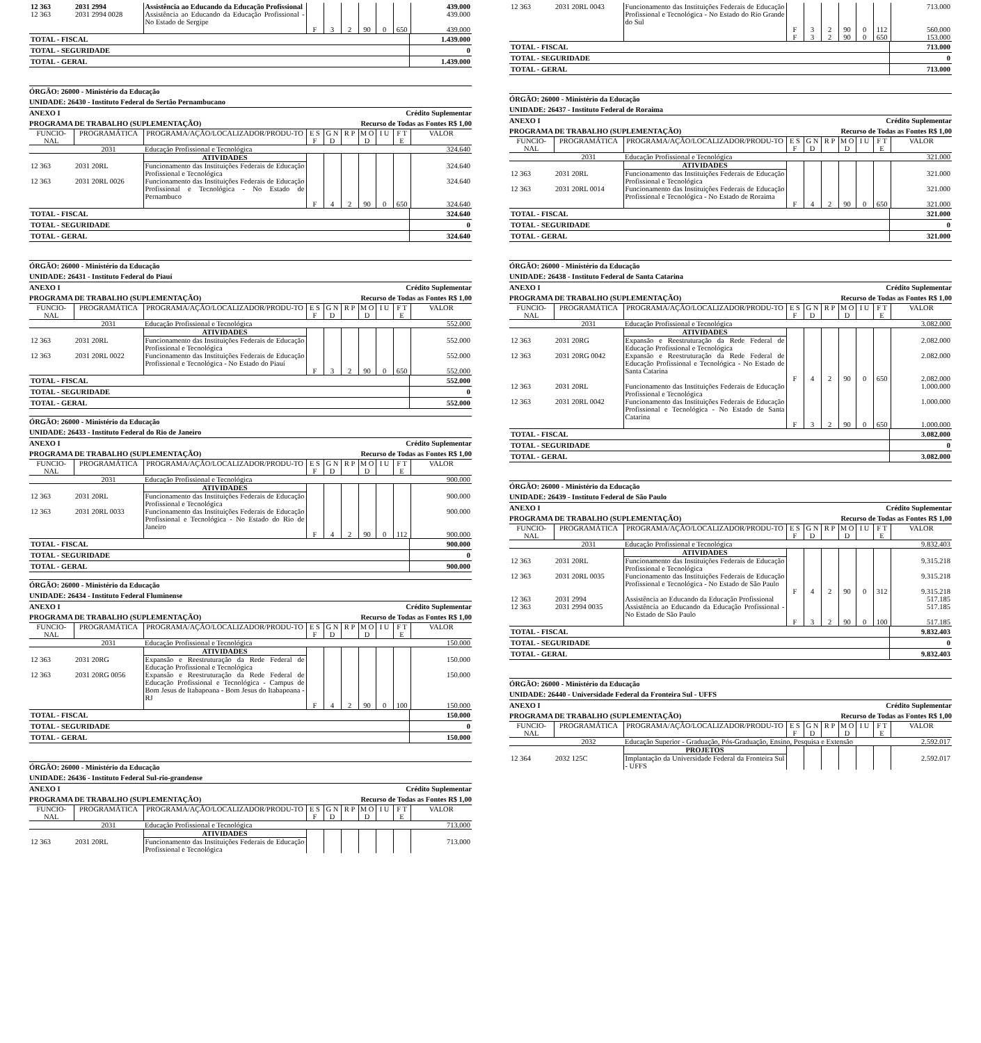| 12 363 | 2031 2994 | Assistência ao Educando da Educação Profissional | | | | | | | 439.000 |
| 12 363 | 2031 2994 0028 | Assistência ao Educando da Educação Profissional - No Estado de Sergipe | | | | | | | 439.000 |
| | | | F | 3 | 2 | 90 | 0 | 650 | 439.000 |
| TOTAL - FISCAL | 1.439.000 |
| TOTAL - SEGURIDADE | 0 |
| TOTAL - GERAL | 1.439.000 |
ÓRGÃO: 26000 - Ministério da Educação
UNIDADE: 26430 - Instituto Federal do Sertão Pernambucano
ANEXO I Crédito Suplementar
PROGRAMA DE TRABALHO (SUPLEMENTAÇÃO) Recurso de Todas as Fontes R$ 1,00
| FUNCIO-NAL | PROGRAMÁTICA | PROGRAMA/AÇÃO/LOCALIZADOR/PRODU-TO | E S F | G N D | R P | M O D | I U | F T E | VALOR |
| --- | --- | --- | --- | --- | --- | --- | --- | --- | --- |
| | 2031 | Educação Profissional e Tecnológica | | | | | | | 324.640 |
| | | ATIVIDADES | | | | | | | |
| 12 363 | 2031 20RL | Funcionamento das Instituições Federais de Educação Profissional e Tecnológica | | | | | | | 324.640 |
| 12 363 | 2031 20RL 0026 | Funcionamento das Instituições Federais de Educação Profissional e Tecnológica - No Estado de Pernambuco | | | | | | | 324.640 |
| | | | F | 4 | 2 | 90 | 0 | 650 | 324.640 |
| TOTAL - FISCAL | 324.640 |
| TOTAL - SEGURIDADE | 0 |
| TOTAL - GERAL | 324.640 |
ÓRGÃO: 26000 - Ministério da Educação
UNIDADE: 26431 - Instituto Federal do Piauí
ANEXO I Crédito Suplementar
PROGRAMA DE TRABALHO (SUPLEMENTAÇÃO) Recurso de Todas as Fontes R$ 1,00
| FUNCIO-NAL | PROGRAMÁTICA | PROGRAMA/AÇÃO/LOCALIZADOR/PRODU-TO | E S F | G N D | R P | M O D | I U | F T E | VALOR |
| --- | --- | --- | --- | --- | --- | --- | --- | --- | --- |
| | 2031 | Educação Profissional e Tecnológica | | | | | | | 552.000 |
| | | ATIVIDADES | | | | | | | |
| 12 363 | 2031 20RL | Funcionamento das Instituições Federais de Educação Profissional e Tecnológica | | | | | | | 552.000 |
| 12 363 | 2031 20RL 0022 | Funcionamento das Instituições Federais de Educação Profissional e Tecnológica - No Estado do Piauí | | | | | | | 552.000 |
| | | | F | 3 | 2 | 90 | 0 | 650 | 552.000 |
| TOTAL - FISCAL | 552.000 |
| TOTAL - SEGURIDADE | 0 |
| TOTAL - GERAL | 552.000 |
ÓRGÃO: 26000 - Ministério da Educação
UNIDADE: 26433 - Instituto Federal do Rio de Janeiro
ANEXO I Crédito Suplementar
PROGRAMA DE TRABALHO (SUPLEMENTAÇÃO) Recurso de Todas as Fontes R$ 1,00
| FUNCIO-NAL | PROGRAMÁTICA | PROGRAMA/AÇÃO/LOCALIZADOR/PRODU-TO | E S F | G N D | R P | M O D | I U | F T E | VALOR |
| --- | --- | --- | --- | --- | --- | --- | --- | --- | --- |
| | 2031 | Educação Profissional e Tecnológica | | | | | | | 900.000 |
| | | ATIVIDADES | | | | | | | |
| 12 363 | 2031 20RL | Funcionamento das Instituições Federais de Educação Profissional e Tecnológica | | | | | | | 900.000 |
| 12 363 | 2031 20RL 0033 | Funcionamento das Instituições Federais de Educação Profissional e Tecnológica - No Estado do Rio de Janeiro | | | | | | | 900.000 |
| | | | F | 4 | 2 | 90 | 0 | 112 | 900.000 |
| TOTAL - FISCAL | 900.000 |
| TOTAL - SEGURIDADE | 0 |
| TOTAL - GERAL | 900.000 |
ÓRGÃO: 26000 - Ministério da Educação
UNIDADE: 26434 - Instituto Federal Fluminense
ANEXO I Crédito Suplementar
PROGRAMA DE TRABALHO (SUPLEMENTAÇÃO) Recurso de Todas as Fontes R$ 1,00
| FUNCIO-NAL | PROGRAMÁTICA | PROGRAMA/AÇÃO/LOCALIZADOR/PRODU-TO | E S F | G N D | R P | M O D | I U | F T E | VALOR |
| --- | --- | --- | --- | --- | --- | --- | --- | --- | --- |
| | 2031 | Educação Profissional e Tecnológica | | | | | | | 150.000 |
| | | ATIVIDADES | | | | | | | |
| 12 363 | 2031 20RG | Expansão e Reestruturação da Rede Federal de Educação Profissional e Tecnológica | | | | | | | 150.000 |
| 12 363 | 2031 20RG 0056 | Expansão e Reestruturação da Rede Federal de Educação Profissional e Tecnológica - Campus de Bom Jesus de Itabapoana - Bom Jesus do Itabapoana - RJ | | | | | | | 150.000 |
| | | | F | 4 | 2 | 90 | 0 | 100 | 150.000 |
| TOTAL - FISCAL | 150.000 |
| TOTAL - SEGURIDADE | 0 |
| TOTAL - GERAL | 150.000 |
ÓRGÃO: 26000 - Ministério da Educação
UNIDADE: 26436 - Instituto Federal Sul-rio-grandense
ANEXO I Crédito Suplementar
PROGRAMA DE TRABALHO (SUPLEMENTAÇÃO) Recurso de Todas as Fontes R$ 1,00
| FUNCIO-NAL | PROGRAMÁTICA | PROGRAMA/AÇÃO/LOCALIZADOR/PRODU-TO | E S F | G N D | R P | M O D | I U | F T E | VALOR |
| --- | --- | --- | --- | --- | --- | --- | --- | --- | --- |
| | 2031 | Educação Profissional e Tecnológica | | | | | | | 713.000 |
| | | ATIVIDADES | | | | | | | |
| 12 363 | 2031 20RL | Funcionamento das Instituições Federais de Educação Profissional e Tecnológica | | | | | | | 713.000 |
| 12 363 | 2031 20RL 0043 | Funcionamento das Instituições Federais de Educação Profissional e Tecnológica - No Estado do Rio Grande do Sul | | | | | | | 713.000 |
| | | | F | 3 | 2 | 90 | 0 | 112 | 560.000 |
| | | | F | 3 | 2 | 90 | 0 | 650 | 153.000 |
| TOTAL - FISCAL | 713.000 |
| TOTAL - SEGURIDADE | 0 |
| TOTAL - GERAL | 713.000 |
ÓRGÃO: 26000 - Ministério da Educação
UNIDADE: 26437 - Instituto Federal de Roraima
ANEXO I Crédito Suplementar
PROGRAMA DE TRABALHO (SUPLEMENTAÇÃO) Recurso de Todas as Fontes R$ 1,00
| FUNCIO-NAL | PROGRAMÁTICA | PROGRAMA/AÇÃO/LOCALIZADOR/PRODU-TO | E S F | G N D | R P | M O D | I U | F T E | VALOR |
| --- | --- | --- | --- | --- | --- | --- | --- | --- | --- |
| | 2031 | Educação Profissional e Tecnológica | | | | | | | 321.000 |
| | | ATIVIDADES | | | | | | | |
| 12 363 | 2031 20RL | Funcionamento das Instituições Federais de Educação Profissional e Tecnológica | | | | | | | 321.000 |
| 12 363 | 2031 20RL 0014 | Funcionamento das Instituições Federais de Educação Profissional e Tecnológica - No Estado de Roraima | | | | | | | 321.000 |
| | | | F | 4 | 2 | 90 | 0 | 650 | 321.000 |
| TOTAL - FISCAL | 321.000 |
| TOTAL - SEGURIDADE | 0 |
| TOTAL - GERAL | 321.000 |
ÓRGÃO: 26000 - Ministério da Educação
UNIDADE: 26438 - Instituto Federal de Santa Catarina
ANEXO I Crédito Suplementar
PROGRAMA DE TRABALHO (SUPLEMENTAÇÃO) Recurso de Todas as Fontes R$ 1,00
| FUNCIO-NAL | PROGRAMÁTICA | PROGRAMA/AÇÃO/LOCALIZADOR/PRODU-TO | E S F | G N D | R P | M O D | I U | F T E | VALOR |
| --- | --- | --- | --- | --- | --- | --- | --- | --- | --- |
| | 2031 | Educação Profissional e Tecnológica | | | | | | | 3.082.000 |
| | | ATIVIDADES | | | | | | | |
| 12 363 | 2031 20RG | Expansão e Reestruturação da Rede Federal de Educação Profissional e Tecnológica | | | | | | | 2.082.000 |
| 12 363 | 2031 20RG 0042 | Expansão e Reestruturação da Rede Federal de Educação Profissional e Tecnológica - No Estado de Santa Catarina | | | | | | | 2.082.000 |
| | | | F | 4 | 2 | 90 | 0 | 650 | 2.082.000 |
| 12 363 | 2031 20RL | Funcionamento das Instituições Federais de Educação Profissional e Tecnológica | | | | | | | 1.000.000 |
| 12 363 | 2031 20RL 0042 | Funcionamento das Instituições Federais de Educação Profissional e Tecnológica - No Estado de Santa Catarina | | | | | | | 1.000.000 |
| | | | F | 3 | 2 | 90 | 0 | 650 | 1.000.000 |
| TOTAL - FISCAL | 3.082.000 |
| TOTAL - SEGURIDADE | 0 |
| TOTAL - GERAL | 3.082.000 |
ÓRGÃO: 26000 - Ministério da Educação
UNIDADE: 26439 - Instituto Federal de São Paulo
ANEXO I Crédito Suplementar
PROGRAMA DE TRABALHO (SUPLEMENTAÇÃO) Recurso de Todas as Fontes R$ 1,00
| FUNCIO-NAL | PROGRAMÁTICA | PROGRAMA/AÇÃO/LOCALIZADOR/PRODU-TO | E S F | G N D | R P | M O D | I U | F T E | VALOR |
| --- | --- | --- | --- | --- | --- | --- | --- | --- | --- |
| | 2031 | Educação Profissional e Tecnológica | | | | | | | 9.832.403 |
| | | ATIVIDADES | | | | | | | |
| 12 363 | 2031 20RL | Funcionamento das Instituições Federais de Educação Profissional e Tecnológica | | | | | | | 9.315.218 |
| 12 363 | 2031 20RL 0035 | Funcionamento das Instituições Federais de Educação Profissional e Tecnológica - No Estado de São Paulo | | | | | | | 9.315.218 |
| | | | F | 4 | 2 | 90 | 0 | 312 | 9.315.218 |
| 12 363 | 2031 2994 | Assistência ao Educando da Educação Profissional | | | | | | | 517.185 |
| 12 363 | 2031 2994 0035 | Assistência ao Educando da Educação Profissional - No Estado de São Paulo | | | | | | | 517.185 |
| | | | F | 3 | 2 | 90 | 0 | 100 | 517.185 |
| TOTAL - FISCAL | 9.832.403 |
| TOTAL - SEGURIDADE | 0 |
| TOTAL - GERAL | 9.832.403 |
ÓRGÃO: 26000 - Ministério da Educação
UNIDADE: 26440 - Universidade Federal da Fronteira Sul - UFFS
ANEXO I Crédito Suplementar
PROGRAMA DE TRABALHO (SUPLEMENTAÇÃO) Recurso de Todas as Fontes R$ 1,00
| FUNCIO-NAL | PROGRAMÁTICA | PROGRAMA/AÇÃO/LOCALIZADOR/PRODU-TO | E S F | G N D | R P | M O D | I U | F T E | VALOR |
| --- | --- | --- | --- | --- | --- | --- | --- | --- | --- |
| | 2032 | Educação Superior - Graduação, Pós-Graduação, Ensino, Pesquisa e Extensão | | | | | | | 2.592.017 |
| | | PROJETOS | | | | | | | |
| 12 364 | 2032 125C | Implantação da Universidade Federal da Fronteira Sul - UFFS | | | | | | | 2.592.017 |